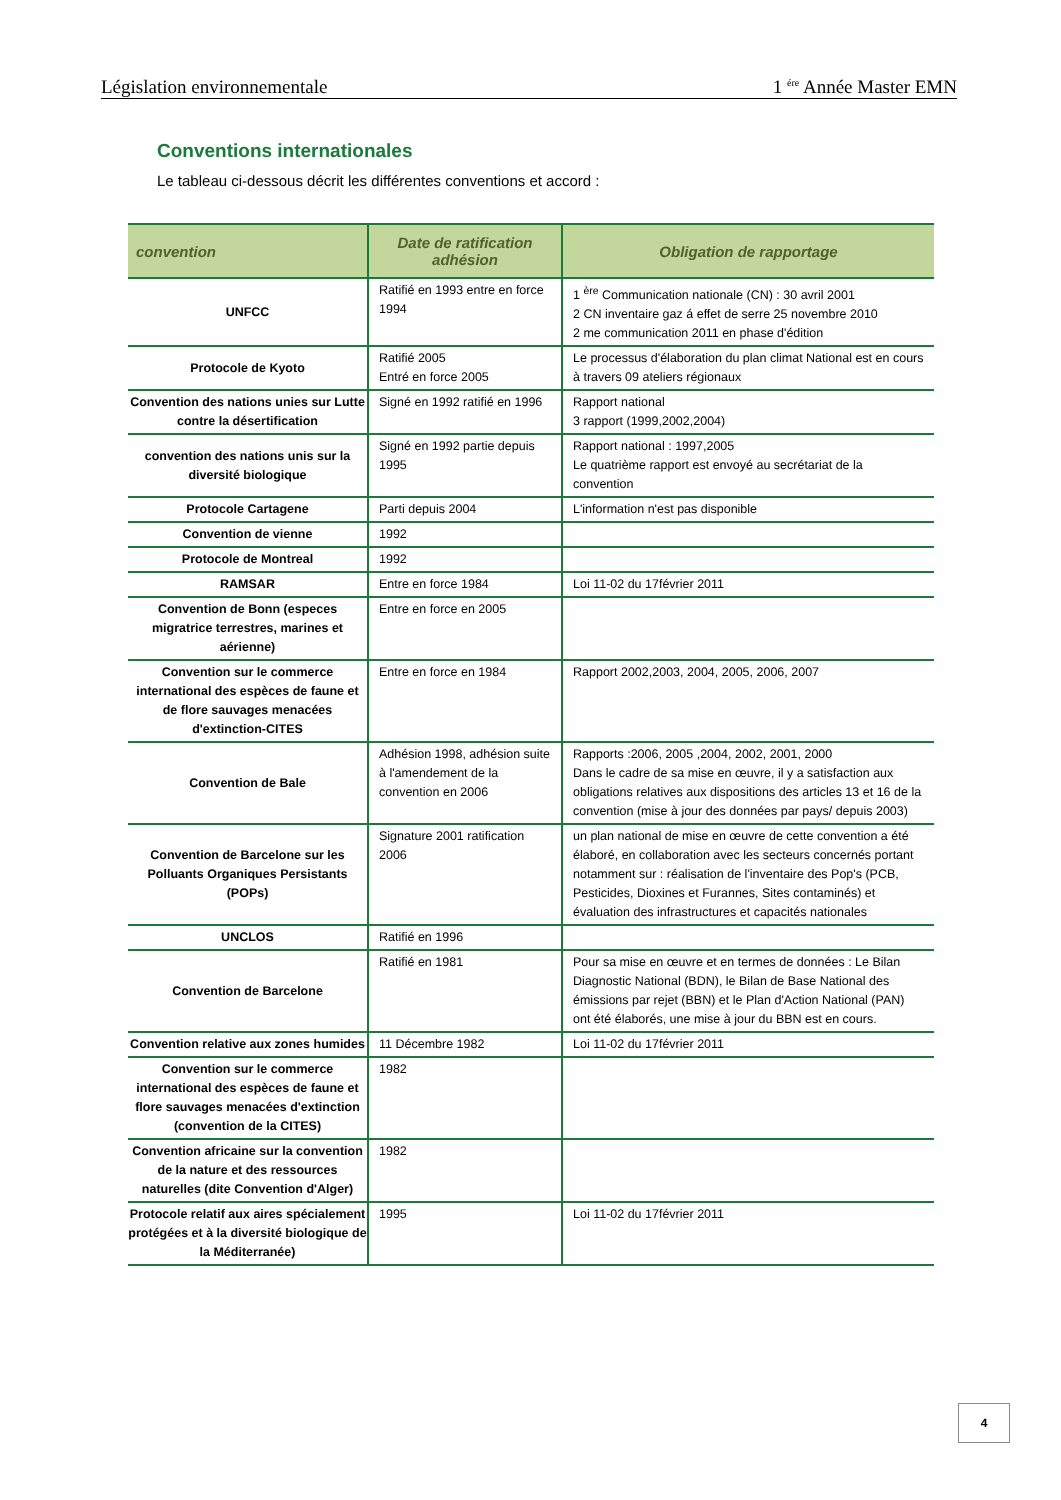Législation environnementale 1 <sup>ére</sup> Année Master EMN
Conventions internationales
Le tableau ci-dessous décrit les différentes conventions et accord :
| convention | Date de ratification adhésion | Obligation de rapportage |
| --- | --- | --- |
| UNFCC | Ratifié en 1993 entre en force 1994 | 1 <sup>ère</sup> Communication nationale (CN) : 30 avril 2001 2 CN inventaire gaz á effet de serre 25 novembre 2010 2 me communication 2011 en phase d'édition |
| Protocole de Kyoto | Ratifié 2005 Entré en force 2005 | Le processus d'élaboration du plan climat National est en cours à travers 09 ateliers régionaux |
| Convention des nations unies sur Lutte contre la désertification | Signé en 1992 ratifié en 1996 | Rapport national 3 rapport (1999,2002,2004) |
| convention des nations unis sur la diversité biologique | Signé en 1992 partie depuis 1995 | Rapport national : 1997,2005 Le quatrième rapport est envoyé au secrétariat de la convention |
| Protocole Cartagene | Parti depuis 2004 | L'information n'est pas disponible |
| Convention de vienne | 1992 | |
| Protocole de Montreal | 1992 | |
| RAMSAR | Entre en force 1984 | Loi 11-02 du 17février 2011 |
| Convention de Bonn (especes migratrice terrestres, marines et aérienne) | Entre en force en 2005 | |
| Convention sur le commerce international des espèces de faune et de flore sauvages menacées d'extinction-CITES | Entre en force en 1984 | Rapport 2002,2003, 2004, 2005, 2006, 2007 |
| Convention de Bale | Adhésion 1998, adhésion suite à l'amendement de la convention en 2006 | Rapports :2006, 2005 ,2004, 2002, 2001, 2000 Dans le cadre de sa mise en œuvre, il y a satisfaction aux obligations relatives aux dispositions des articles 13 et 16 de la convention (mise à jour des données par pays/ depuis 2003) |
| Convention de Barcelone sur les Polluants Organiques Persistants (POPs) | Signature 2001 ratification 2006 | un plan national de mise en œuvre de cette convention a été élaboré, en collaboration avec les secteurs concernés portant notamment sur : réalisation de l'inventaire des Pop's (PCB, Pesticides, Dioxines et Furannes, Sites contaminés) et évaluation des infrastructures et capacités nationales |
| UNCLOS | Ratifié en 1996 | |
| Convention de Barcelone | Ratifié en 1981 | Pour sa mise en œuvre et en termes de données : Le Bilan Diagnostic National (BDN), le Bilan de Base National des émissions par rejet (BBN) et le Plan d'Action National (PAN) ont été élaborés, une mise à jour du BBN est en cours. |
| Convention relative aux zones humides | 11 Décembre 1982 | Loi 11-02 du 17février 2011 |
| Convention sur le commerce international des espèces de faune et flore sauvages menacées d'extinction (convention de la CITES) | 1982 | |
| Convention africaine sur la convention de la nature et des ressources naturelles (dite Convention d'Alger) | 1982 | |
| Protocole relatif aux aires spécialement protégées et à la diversité biologique de la Méditerranée) | 1995 | Loi 11-02 du 17février 2011 |
4